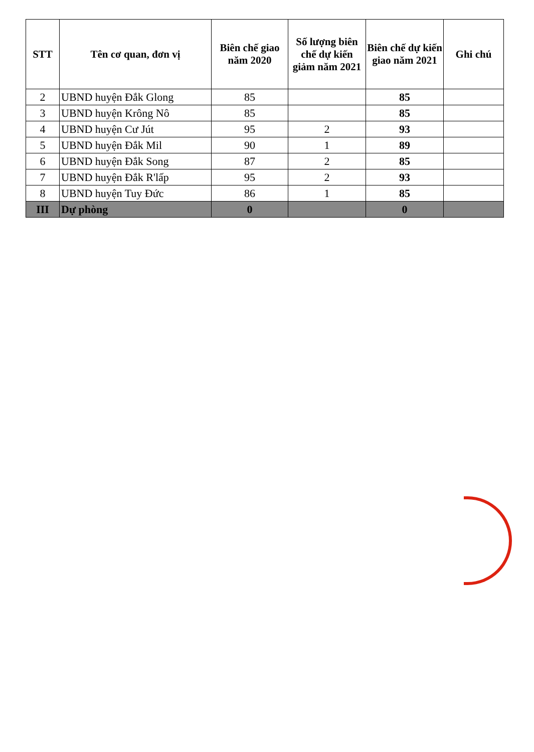| STT | Tên cơ quan, đơn vị | Biên chế giao năm 2020 | Số lượng biên chế dự kiến giảm năm 2021 | Biên chế dự kiến giao năm 2021 | Ghi chú |
| --- | --- | --- | --- | --- | --- |
| 2 | UBND huyện Đắk Glong | 85 | | 85 | |
| 3 | UBND huyện Krông Nô | 85 | | 85 | |
| 4 | UBND huyện Cư Jút | 95 | 2 | 93 | |
| 5 | UBND huyện Đắk Mil | 90 | 1 | 89 | |
| 6 | UBND huyện Đắk Song | 87 | 2 | 85 | |
| 7 | UBND huyện Đắk R'lấp | 95 | 2 | 93 | |
| 8 | UBND huyện Tuy Đức | 86 | 1 | 85 | |
| III | Dự phòng | 0 | | 0 | |